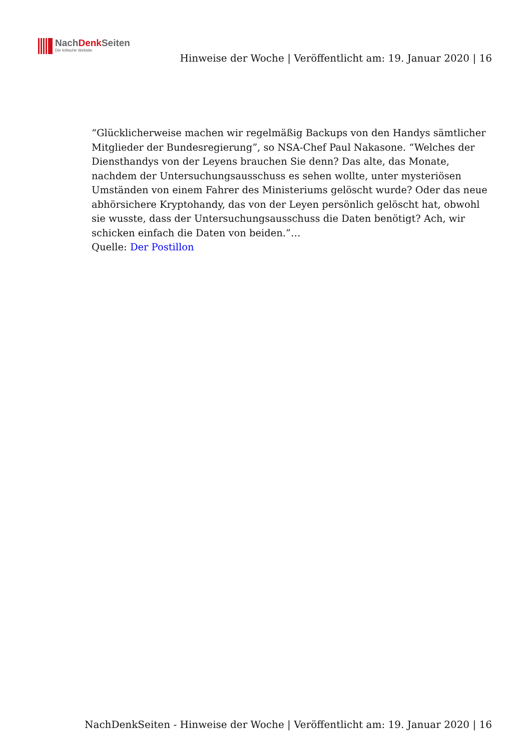NachDenk Seiten
Die kritische Website
Hinweise der Woche | Veröffentlicht am: 19. Januar 2020 | 16
“Glücklicherweise machen wir regelmäßig Backups von den Handys sämtlicher Mitglieder der Bundesregierung”, so NSA-Chef Paul Nakasone. “Welches der Diensthandys von der Leyens brauchen Sie denn? Das alte, das Monate, nachdem der Untersuchungsausschuss es sehen wollte, unter mysteriösen Umständen von einem Fahrer des Ministeriums gelöscht wurde? Oder das neue abhörsichere Kryptohandy, das von der Leyen persönlich gelöscht hat, obwohl sie wusste, dass der Untersuchungsausschuss die Daten benötigt? Ach, wir schicken einfach die Daten von beiden.”…
Quelle: Der Postillon
NachDenkSeiten - Hinweise der Woche | Veröffentlicht am: 19. Januar 2020 | 16